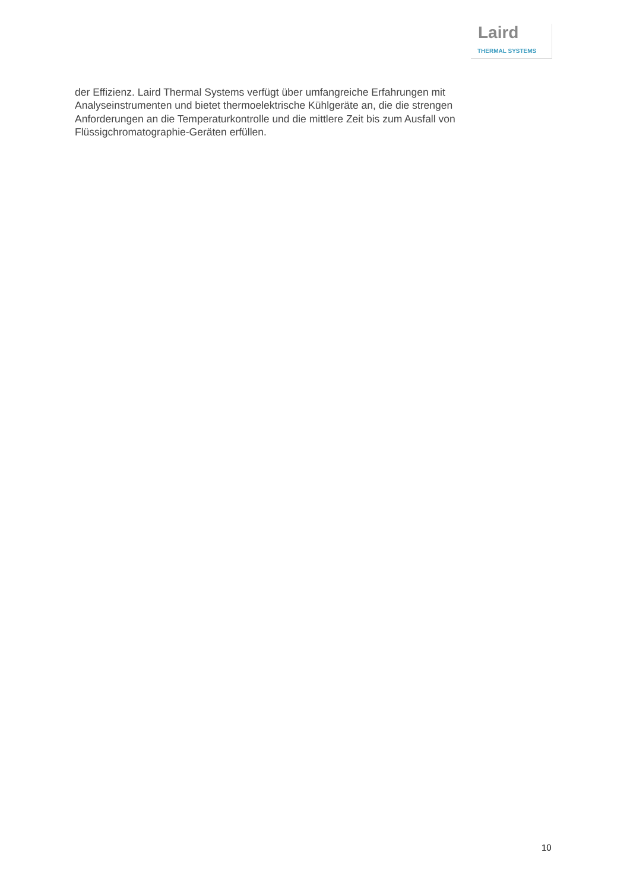Laird
THERMAL SYSTEMS
der Effizienz. Laird Thermal Systems verfügt über umfangreiche Erfahrungen mit Analyseinstrumenten und bietet thermoelektrische Kühlgeräte an, die die strengen Anforderungen an die Temperaturkontrolle und die mittlere Zeit bis zum Ausfall von Flüssigchromatographie-Geräten erfüllen.
10